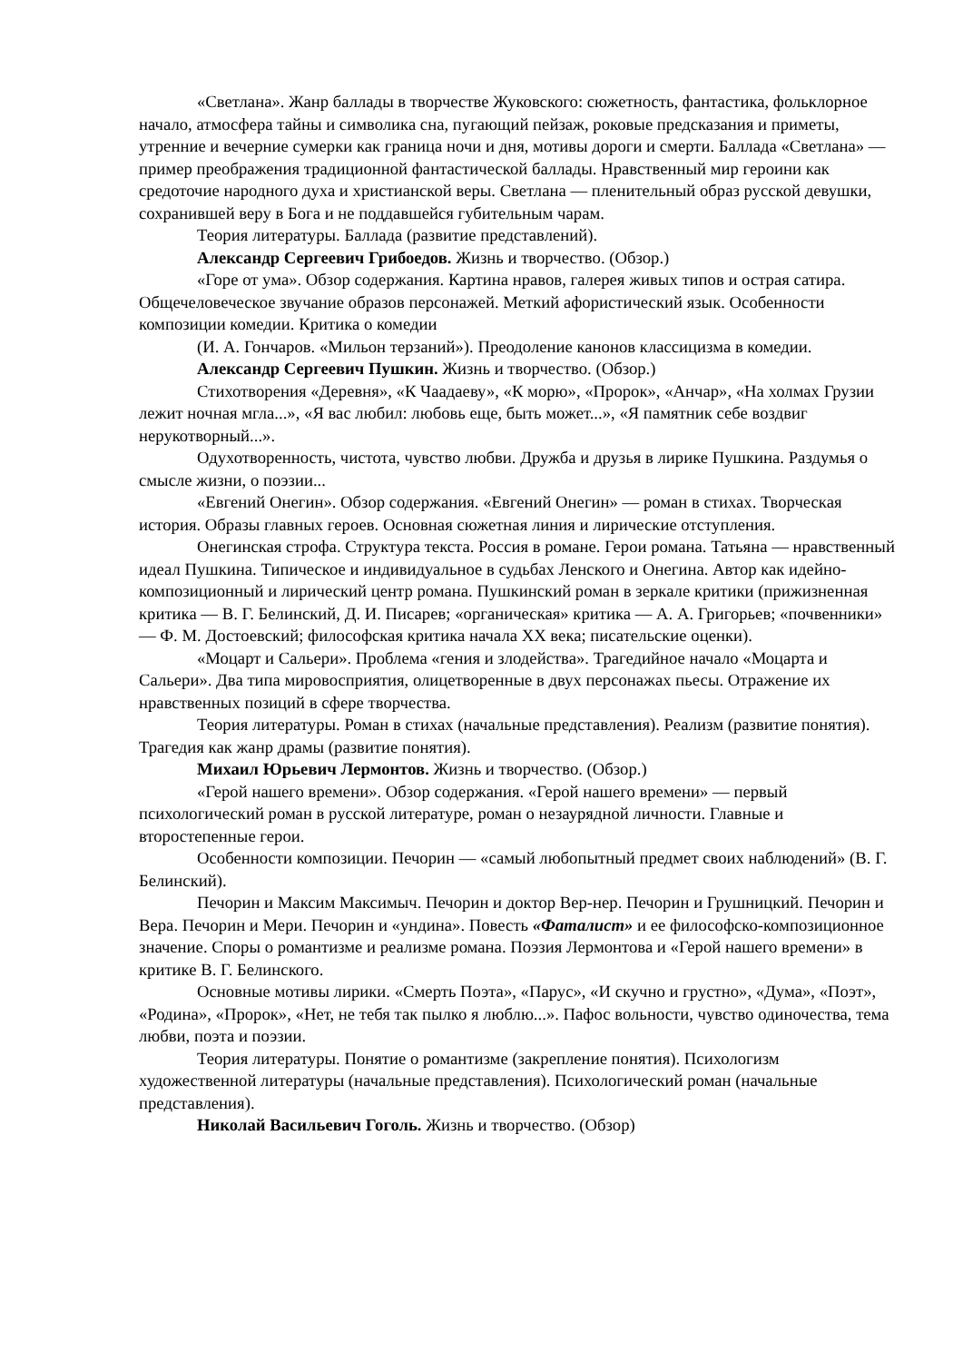«Светлана». Жанр баллады в творчестве Жуковского: сюжетность, фантастика, фольклорное начало, атмосфера тайны и символика сна, пугающий пейзаж, роковые предсказания и приметы, утренние и вечерние сумерки как граница ночи и дня, мотивы дороги и смерти. Баллада «Светлана» — пример преображения традиционной фантастической баллады. Нравственный мир героини как средоточие народного духа и христианской веры. Светлана — пленительный образ русской девушки, сохранившей веру в Бога и не поддавшейся губительным чарам.
Теория литературы. Баллада (развитие представлений).
Александр Сергеевич Грибоедов. Жизнь и творчество. (Обзор.)
«Горе от ума». Обзор содержания. Картина нравов, галерея живых типов и острая сатира. Общечеловеческое звучание образов персонажей. Меткий афористический язык. Особенности композиции комедии. Критика о комедии
(И. А. Гончаров. «Мильон терзаний»). Преодоление канонов классицизма в комедии.
Александр Сергеевич Пушкин. Жизнь и творчество. (Обзор.)
Стихотворения «Деревня», «К Чаадаеву», «К морю», «Пророк», «Анчар», «На холмах Грузии лежит ночная мгла...», «Я вас любил: любовь еще, быть может...», «Я памятник себе воздвиг нерукотворный...».
Одухотворенность, чистота, чувство любви. Дружба и друзья в лирике Пушкина. Раздумья о смысле жизни, о поэзии...
«Евгений Онегин». Обзор содержания. «Евгений Онегин» — роман в стихах. Творческая история. Образы главных героев. Основная сюжетная линия и лирические отступления.
Онегинская строфа. Структура текста. Россия в романе. Герои романа. Татьяна — нравственный идеал Пушкина. Типическое и индивидуальное в судьбах Ленского и Онегина. Автор как идейно-композиционный и лирический центр романа. Пушкинский роман в зеркале критики (прижизненная критика — В. Г. Белинский, Д. И. Писарев; «органическая» критика — А. А. Григорьев; «почвенники» — Ф. М. Достоевский; философская критика начала XX века; писательские оценки).
«Моцарт и Сальери». Проблема «гения и злодейства». Трагедийное начало «Моцарта и Сальери». Два типа мировосприятия, олицетворенные в двух персонажах пьесы. Отражение их нравственных позиций в сфере творчества.
Теория литературы. Роман в стихах (начальные представления). Реализм (развитие понятия). Трагедия как жанр драмы (развитие понятия).
Михаил Юрьевич Лермонтов. Жизнь и творчество. (Обзор.)
«Герой нашего времени». Обзор содержания. «Герой нашего времени» — первый психологический роман в русской литературе, роман о незаурядной личности. Главные и второстепенные герои.
Особенности композиции. Печорин — «самый любопытный предмет своих наблюдений» (В. Г. Белинский).
Печорин и Максим Максимыч. Печорин и доктор Вер-нер. Печорин и Грушницкий. Печорин и Вера. Печорин и Мери. Печорин и «ундина». Повесть «Фаталист» и ее философско-композиционное значение. Споры о романтизме и реализме романа. Поэзия Лермонтова и «Герой нашего времени» в критике В. Г. Белинского.
Основные мотивы лирики. «Смерть Поэта», «Парус», «И скучно и грустно», «Дума», «Поэт», «Родина», «Пророк», «Нет, не тебя так пылко я люблю...». Пафос вольности, чувство одиночества, тема любви, поэта и поэзии.
Теория литературы. Понятие о романтизме (закрепление понятия). Психологизм художественной литературы (начальные представления). Психологический роман (начальные представления).
Николай Васильевич Гоголь. Жизнь и творчество. (Обзор)